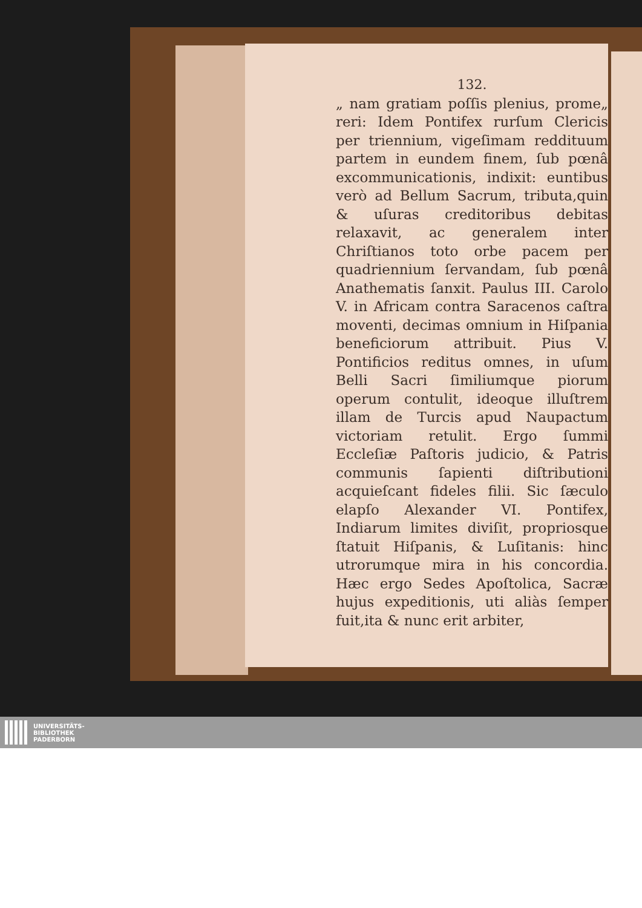132.
„ nam gratiam poſſis plenius, prome„ reri: Idem Pontifex rurſum Clericis per triennium, vigeſimam redditu­um partem in eundem finem, ſub pœnâ excommunicationis, indixit: euntibus verò ad Bellum Sacrum, tributa,quin & uſuras creditoribus debitas relaxavit, ac generalem inter Chriſtianos toto orbe pacem per quadriennium ſervandam, ſub pœnâ Anathematis ſanxit. Paulus III. Carolo V. in Africam contra Saracenos caſtra moventi, decimas omnium in Hiſpania beneficiorum attribuit. Pius V. Pontificios reditus omnes, in uſum Belli Sacri ſimiliumque piorum operum contulit, ideoque illuſtrem illam de Turcis apud Naupactum victoriam retulit. Ergo ſummi Eccleſiæ Paſtoris judicio, & Patris communis ſapienti diſtributioni acquieſcant fideles filii. Sic ſæculo elapſo Alexander VI. Pontifex, Indiarum limites diviſit, propriosque ſtatuit Hiſpanis, & Luſitanis: hinc utrorumque mira in his concordia. Hæc ergo Sedes Apoſtolica, Sacræ hujus expeditionis, uti aliàs ſemper fuit,ita & nunc erit arbiter,
UNIVERSITÄTS-
BIBLIOTHEK
PADERBORN